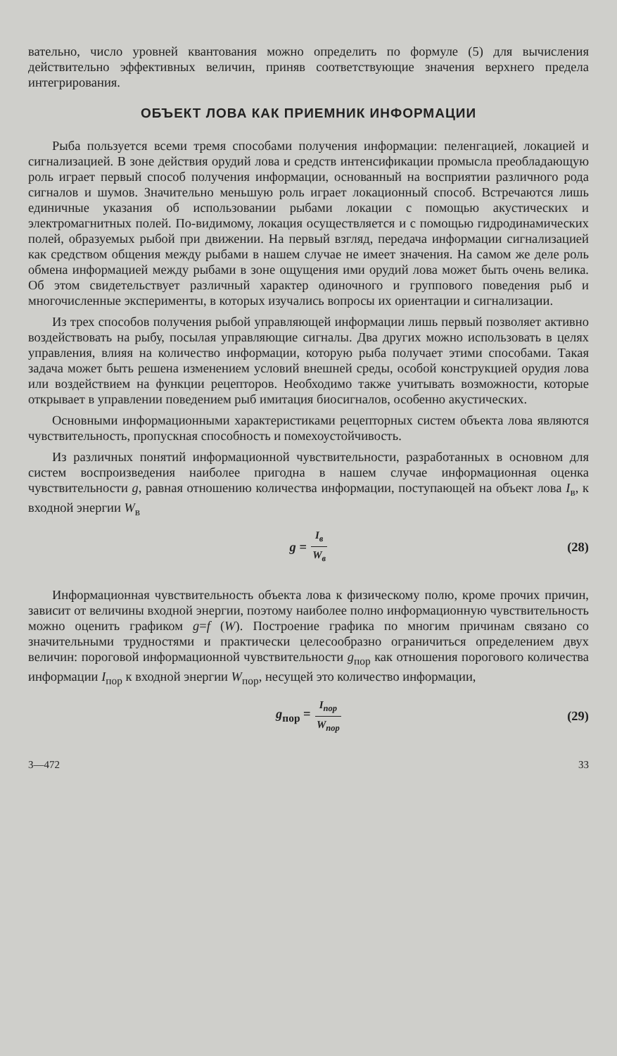вательно, число уровней квантования можно определить по формуле (5) для вычисления действительно эффективных величин, приняв соответствующие значения верхнего предела интегрирования.
ОБЪЕКТ ЛОВА КАК ПРИЕМНИК ИНФОРМАЦИИ
Рыба пользуется всеми тремя способами получения информации: пеленгацией, локацией и сигнализацией. В зоне действия орудий лова и средств интенсификации промысла преобладающую роль играет первый способ получения информации, основанный на восприятии различного рода сигналов и шумов. Значительно меньшую роль играет локационный способ. Встречаются лишь единичные указания об использовании рыбами локации с помощью акустических и электромагнитных полей. По-видимому, локация осуществляется и с помощью гидродинамических полей, образуемых рыбой при движении. На первый взгляд, передача информации сигнализацией как средством общения между рыбами в нашем случае не имеет значения. На самом же деле роль обмена информацией между рыбами в зоне ощущения ими орудий лова может быть очень велика. Об этом свидетельствует различный характер одиночного и группового поведения рыб и многочисленные эксперименты, в которых изучались вопросы их ориентации и сигнализации.
Из трех способов получения рыбой управляющей информации лишь первый позволяет активно воздействовать на рыбу, посылая управляющие сигналы. Два других можно использовать в целях управления, влияя на количество информации, которую рыба получает этими способами. Такая задача может быть решена изменением условий внешней среды, особой конструкцией орудия лова или воздействием на функции рецепторов. Необходимо также учитывать возможности, которые открывает в управлении поведением рыб имитация биосигналов, особенно акустических.
Основными информационными характеристиками рецепторных систем объекта лова являются чувствительность, пропускная способность и помехоустойчивость.
Из различных понятий информационной чувствительности, разработанных в основном для систем воспроизведения наиболее пригодна в нашем случае информационная оценка чувствительности g, равная отношению количества информации, поступающей на объект лова I<sub>в</sub>, к входной энергии W<sub>в</sub>
g = I<sub>в</sub> W<sub>в</sub> (28)
Информационная чувствительность объекта лова к физическому полю, кроме прочих причин, зависит от величины входной энергии, поэтому наиболее полно информационную чувствительность можно оценить графиком g=f (W). Построение графика по многим причинам связано со значительными трудностями и практически целесообразно ограничиться определением двух величин: пороговой информационной чувствительности g<sub>пор</sub> как отношения порогового количества информации I<sub>пор</sub> к входной энергии W<sub>пор</sub>, несущей это количество информации,
g<sub>пор</sub> = I<sub>пор</sub> W<sub>пор</sub> (29)
3—472 33